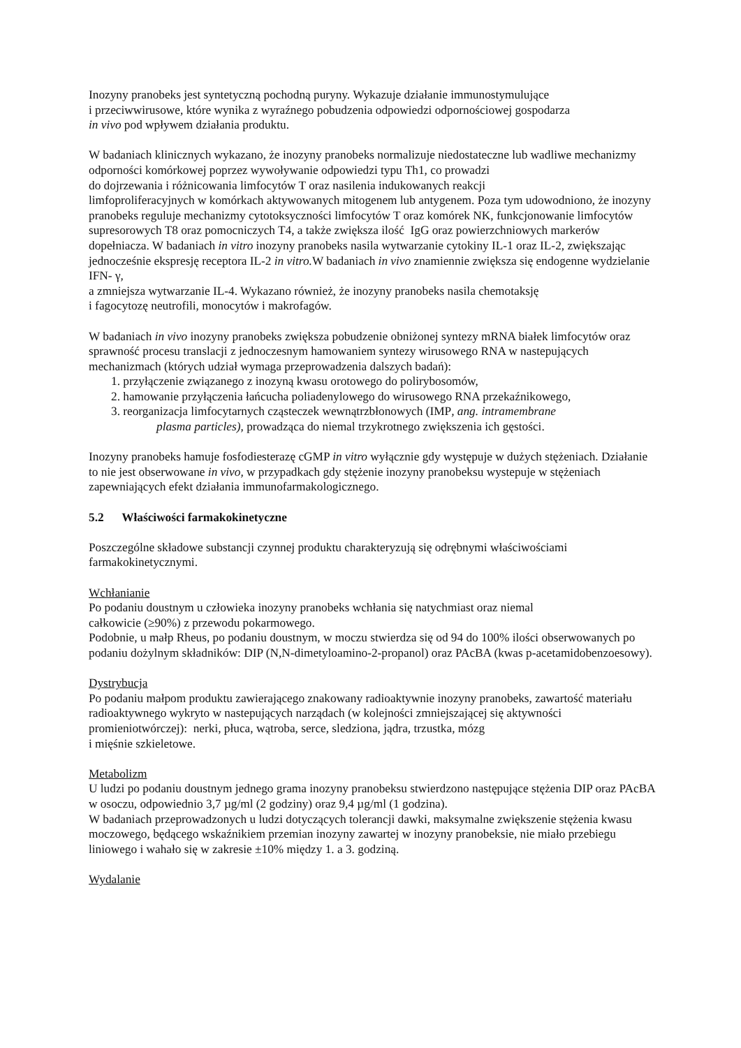Inozyny pranobeks jest syntetyczną pochodną puryny. Wykazuje działanie immunostymulujące
i przeciwwirusowe, które wynika z wyraźnego pobudzenia odpowiedzi odpornościowej gospodarza
in vivo pod wpływem działania produktu.
W badaniach klinicznych wykazano, że inozyny pranobeks normalizuje niedostateczne lub wadliwe mechanizmy odporności komórkowej poprzez wywoływanie odpowiedzi typu Th1, co prowadzi
do dojrzewania i różnicowania limfocytów T oraz nasilenia indukowanych reakcji
limfoproliferacyjnych w komórkach aktywowanych mitogenem lub antygenem. Poza tym udowodniono, że inozyny pranobeks reguluje mechanizmy cytotoksyczności limfocytów T oraz komórek NK, funkcjonowanie limfocytów supresorowych T8 oraz pomocniczych T4, a także zwiększa ilość IgG oraz powierzchniowych markerów dopełniacza. W badaniach in vitro inozyny pranobeks nasila wytwarzanie cytokiny IL-1 oraz IL-2, zwiększając jednocześnie ekspresję receptora IL-2 in vitro. W badaniach in vivo znamiennie zwiększa się endogenne wydzielanie IFN- γ,
a zmniejsza wytwarzanie IL-4. Wykazano również, że inozyny pranobeks nasila chemotaksję
i fagocytozę neutrofili, monocytów i makrofagów.
W badaniach in vivo inozyny pranobeks zwiększa pobudzenie obniżonej syntezy mRNA białek limfocytów oraz sprawność procesu translacji z jednoczesnym hamowaniem syntezy wirusowego RNA w nastepujących mechanizmach (których udział wymaga przeprowadzenia dalszych badań):
1. przyłączenie związanego z inozyną kwasu orotowego do polirybosomów,
2. hamowanie przyłączenia łańcucha poliadenylowego do wirusowego RNA przekaźnikowego,
3. reorganizacja limfocytarnych cząsteczek wewnątrzbłonowych (IMP, ang. intramembrane
plasma particles), prowadząca do niemal trzykrotnego zwiększenia ich gęstości.
Inozyny pranobeks hamuje fosfodiesterazę cGMP in vitro wyłącznie gdy występuje w dużych stężeniach. Działanie to nie jest obserwowane in vivo, w przypadkach gdy stężenie inozyny pranobeksu wystepuje w stężeniach zapewniających efekt działania immunofarmakologicznego.
5.2 Właściwości farmakokinetyczne
Poszczególne składowe substancji czynnej produktu charakteryzują się odrębnymi właściwościami farmakokinetycznymi.
Wchłanianie
Po podaniu doustnym u człowieka inozyny pranobeks wchłania się natychmiast oraz niemal
całkowicie (≥90%) z przewodu pokarmowego.
Podobnie, u małp Rheus, po podaniu doustnym, w moczu stwierdza się od 94 do 100% ilości obserwowanych po podaniu dożylnym składników: DIP (N,N-dimetyloamino-2-propanol) oraz PAcBA (kwas p-acetamidobenzoesowy).
Dystrybucja
Po podaniu małpom produktu zawierającego znakowany radioaktywnie inozyny pranobeks, zawartość materiału radioaktywnego wykryto w nastepujących narządach (w kolejności zmniejszającej się aktywności promieniotwórczej): nerki, płuca, wątroba, serce, sledziona, jądra, trzustka, mózg
i mięśnie szkieletowe.
Metabolizm
U ludzi po podaniu doustnym jednego grama inozyny pranobeksu stwierdzono następujące stężenia DIP oraz PAcBA w osoczu, odpowiednio 3,7 µg/ml (2 godziny) oraz 9,4 µg/ml (1 godzina).
W badaniach przeprowadzonych u ludzi dotyczących tolerancji dawki, maksymalne zwiększenie stężenia kwasu moczowego, będącego wskaźnikiem przemian inozyny zawartej w inozyny pranobeksie, nie miało przebiegu liniowego i wahało się w zakresie ±10% między 1. a 3. godziną.
Wydalanie